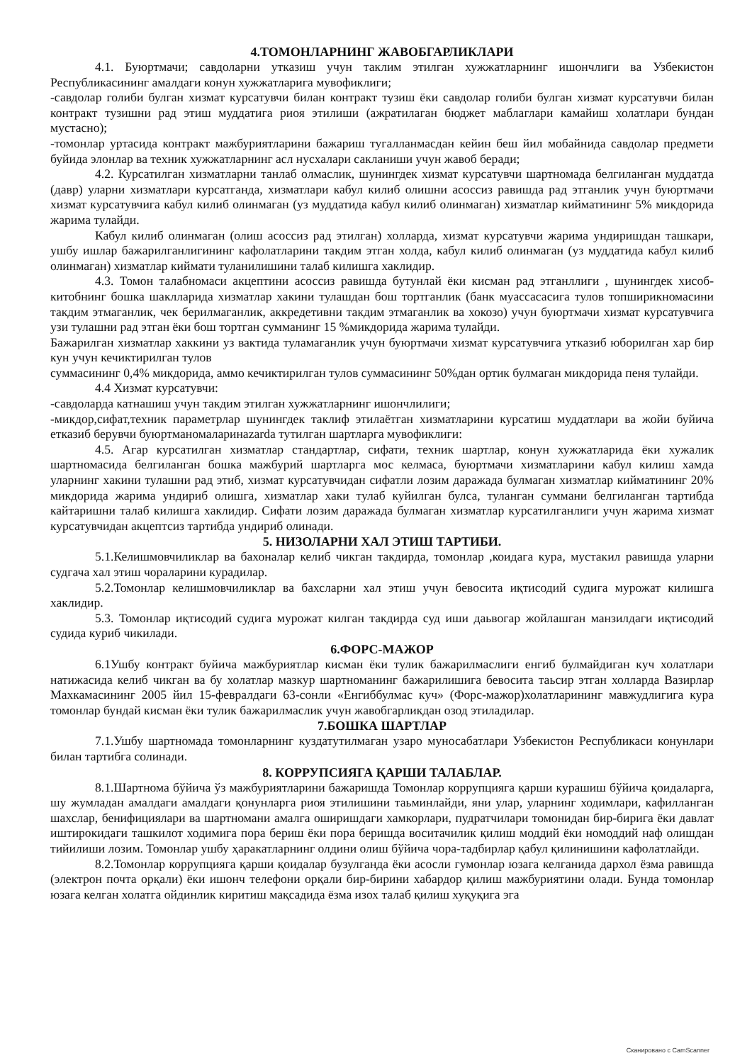4.ТОМОНЛАРНИНГ ЖАВОБГАРЛИКЛАРИ
4.1. Буюртмачи; савдоларни утказиш учун таклим этилган хужжатларнинг ишончлиги ва Узбекистон Республикасининг амалдаги конун хужжатларига мувофиклиги;
-савдолар голиби булган хизмат курсатувчи билан контракт тузиш ёки савдолар голиби булган хизмат курсатувчи билан контракт тузишни рад этиш муддатига риоя этилиши (ажратилаган бюджет маблаглари камайиш холатлари бундан мустасно);
-томонлар уртасида контракт мажбуриятларини бажариш тугалланмасдан кейин беш йил мобайнида савдолар предмети буйида элонлар ва техник хужжатларнинг асл нусхалари сакланиши учун жавоб беради;
4.2. Курсатилган хизматларни танлаб олмаслик, шунингдек хизмат курсатувчи шартномада белгиланган муддатда (давр) уларни хизматлари курсатганда, хизматлари кабул килиб олишни асоссиз равишда рад этганлик учун буюртмачи хизмат курсатувчига кабул килиб олинмаган (уз муддатида кабул килиб олинмаган) хизматлар кийматининг 5% микдорида жарима тулайди.
Кабул килиб олинмаган (олиш асоссиз рад этилган) холларда, хизмат курсатувчи жарима ундиришдан ташкари, ушбу ишлар бажарилганлигининг кафолатларини такдим этган холда, кабул килиб олинмаган (уз муддатида кабул килиб олинмаган) хизматлар киймати туланилишини талаб килишга хаклидир.
4.3. Томон талабномаси акцептини асоссиз равишда бутунлай ёки кисман рад этганллиги , шунингдек хисоб-китобнинг бошка шаклларида хизматлар хакини тулашдан бош тортганлик (банк муассасасига тулов топширикномасини такдим этмаганлик, чек берилмаганлик, аккредетивни такдим этмаганлик ва хокозо) учун буюртмачи хизмат курсатувчига узи тулашни рад этган ёки бош тортган сумманинг 15 %микдорида жарима тулайди.
Бажарилган хизматлар хаккини уз вактида туламаганлик учун буюртмачи хизмат курсатувчига утказиб юборилган хар бир кун учун кечиктирилган тулов
суммасининг 0,4% микдорида, аммо кечиктирилган тулов суммасининг 50%дан ортик булмаган микдорида пеня тулайди.
4.4 Хизмат курсатувчи:
-савдоларда катнашиш учун такдим этилган хужжатларнинг ишончлилиги;
-микдор,сифат,техник параметрлар шунингдек таклиф этилаётган хизматларини курсатиш муддатлари ва жойи буйича етказиб берувчи буюртманомаларинazarda тутилган шартларга мувофиклиги:
4.5. Агар курсатилган хизматлар стандартлар, сифати, техник шартлар, конун хужжатларида ёки хужалик шартномасида белгиланган бошка мажбурий шартларга мос келмаса, буюртмачи хизматларини кабул килиш хамда уларнинг хакини тулашни рад этиб, хизмат курсатувчидан сифатли лозим даражада булмаган хизматлар кийматининг 20% микдорида жарима ундириб олишга, хизматлар хаки тулаб куйилган булса, туланган суммани белгиланган тартибда кайтаришни талаб килишга хаклидир. Сифати лозим даражада булмаган хизматлар курсатилганлиги учун жарима хизмат курсатувчидан акцептсиз тартибда ундириб олинади.
5. НИЗОЛАРНИ ХАЛ ЭТИШ ТАРТИБИ.
5.1.Келишмовчиликлар ва бахоналар келиб чикган такдирда, томонлар ,коидага кура, мустакил равишда уларни судгача хал этиш чораларини курадилар.
5.2.Томонлар келишмовчиликлар ва бахсларни хал этиш учун бевосита иқтисодий судига мурожат килишга хаклидир.
5.3. Томонлар иқтисодий судига мурожат килган такдирда суд иши даьвогар жойлашган манзилдаги иқтисодий судида куриб чикилади.
6.ФОРС-МАЖОР
6.1Ушбу контракт буйича мажбуриятлар кисман ёки тулик бажарилмаслиги енгиб булмайдиган куч холатлари натижасида келиб чикган ва бу холатлар мазкур шартноманинг бажарилишига бевосита таьсир этган холларда Вазирлар Махкамасининг 2005 йил 15-февралдаги 63-сонли «Енгиббулмас куч» (Форс-мажор)холатларининг мавжудлигига кура томонлар бундай кисман ёки тулик бажарилмаслик учун жавобгарликдан озод этиладилар.
7.БОШКА ШАРТЛАР
7.1.Ушбу шартномада томонларнинг куздатутилмаган узаро муносабатлари Узбекистон Республикаси конунлари билан тартибга солинади.
8. КОРРУПСИЯГА ҚАРШИ ТАЛАБЛАР.
8.1.Шартнома бўйича ўз мажбуриятларини бажаришда Томонлар коррупцияга қарши курашиш бўйича қоидаларга, шу жумладан амалдаги амалдаги қонунларга риоя этилишини таьминлайди, яни улар, уларнинг ходимлари, кафилланган шахслар, бенифициялари ва шартномани амалга оширишдаги хамкорлари, пудратчилари томонидан бир-бирига ёки давлат иштирокидаги ташкилот ходимига пора бериш ёки пора беришда воситачилик қилиш моддий ёки номоддий наф олишдан тийилиши лозим. Томонлар ушбу ҳаракатларнинг олдини олиш бўйича чора-тадбирлар қабул қилинишини кафолатлайди.
8.2.Томонлар коррупцияга қарши қоидалар бузулганда ёки асосли гумонлар юзага келганида дархол ёзма равишда (электрон почта орқали) ёки ишонч телефони орқали бир-бирини хабардор қилиш мажбуриятини олади. Бунда томонлар юзага келган холатга ойдинлик киритиш мақсадида ёзма изох талаб қилиш хуқуқига эга
Сканировано с CamScanner